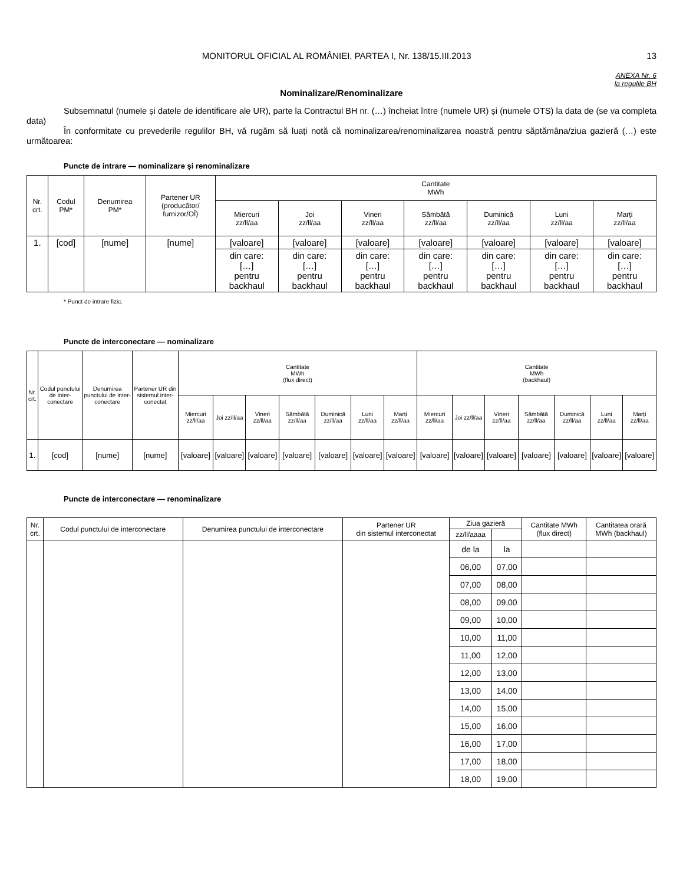MONITORUL OFICIAL AL ROMÂNIEI, PARTEA I, Nr. 138/15.III.2013
13
ANEXA Nr. 6
la regulile BH
Nominalizare/Renominalizare
Subsemnatul (numele și datele de identificare ale UR), parte la Contractul BH nr. (…) încheiat între (numele UR) și (numele OTS) la data de (se va completa data)
În conformitate cu prevederile regulilor BH, vă rugăm să luați notă că nominalizarea/renominalizarea noastră pentru săptămâna/ziua gazieră (…) este următoarea:
Puncte de intrare — nominalizare și renominalizare
| Nr. crt. | Codul PM* | Denumirea PM* | Partener UR (producător/ furnizor/OÎ) | Cantitate MWh | | | | | | |
| --- | --- | --- | --- | --- | --- | --- | --- | --- | --- | --- |
| | | | | Miercuri zz/ll/aa | Joi zz/ll/aa | Vineri zz/ll/aa | Sâmbătă zz/ll/aa | Duminică zz/ll/aa | Luni zz/ll/aa | Marți zz/ll/aa |
| 1. | [cod] | [nume] | [nume] | [valoare] | [valoare] | [valoare] | [valoare] | [valoare] | [valoare] | [valoare] |
| | | | | din care: […] pentru backhaul | din care: […] pentru backhaul | din care: […] pentru backhaul | din care: […] pentru backhaul | din care: […] pentru backhaul | din care: […] pentru backhaul | din care: […] pentru backhaul |
* Punct de intrare fizic.
Puncte de interconectare — nominalizare
| Nr. crt. | Codul punctului de inter-conectare | Denumirea punctului de inter-conectare | Partener UR din sistemul inter-conectat | Cantitate MWh (flux direct) | | | | | | | Cantitate MWh (backhaul) | | | | | | |
| --- | --- | --- | --- | --- | --- | --- | --- | --- | --- | --- | --- | --- | --- | --- | --- | --- | --- |
| | | | | Miercuri zz/ll/aa | Joi zz/ll/aa | Vineri zz/ll/aa | Sâmbătă zz/ll/aa | Duminică zz/ll/aa | Luni zz/ll/aa | Marți zz/ll/aa | Miercuri zz/ll/aa | Joi zz/ll/aa | Vineri zz/ll/aa | Sâmbătă zz/ll/aa | Duminică zz/ll/aa | Luni zz/ll/aa | Marți zz/ll/aa |
| 1. | [cod] | [nume] | [nume] | [valoare] | [valoare] | [valoare] | [valoare] | [valoare] | [valoare] | [valoare] | [valoare] | [valoare] | [valoare] | [valoare] | [valoare] | [valoare] | [valoare] |
Puncte de interconectare — renominalizare
| Nr. crt. | Codul punctului de interconectare | Denumirea punctului de interconectare | Partener UR din sistemul interconectat | Ziua gazieră | | Cantitate MWh (flux direct) | Cantitatea orară MWh (backhaul) |
| --- | --- | --- | --- | --- | --- | --- | --- |
| | | | | zz/ll/aaaa | | | |
| | | | | de la | la | | |
| | | | | 06,00 | 07,00 | | |
| | | | | 07,00 | 08,00 | | |
| | | | | 08,00 | 09,00 | | |
| | | | | 09,00 | 10,00 | | |
| | | | | 10,00 | 11,00 | | |
| | | | | 11,00 | 12,00 | | |
| | | | | 12,00 | 13,00 | | |
| | | | | 13,00 | 14,00 | | |
| | | | | 14,00 | 15,00 | | |
| | | | | 15,00 | 16,00 | | |
| | | | | 16,00 | 17,00 | | |
| | | | | 17,00 | 18,00 | | |
| | | | | 18,00 | 19,00 | | |